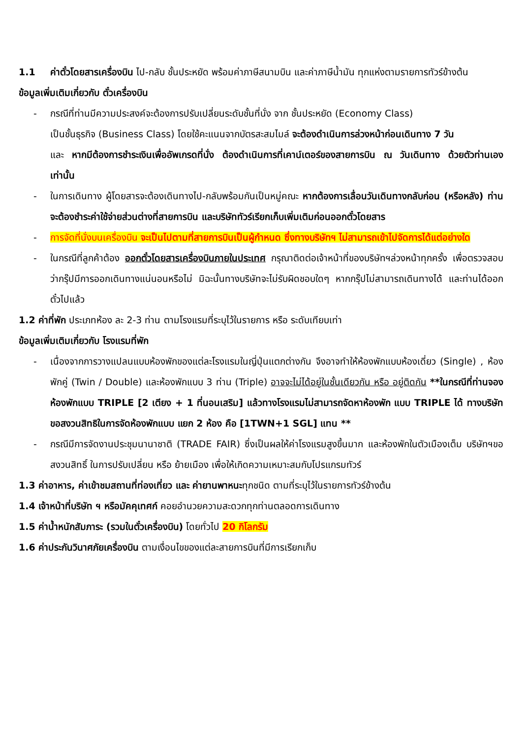1.1 ค่าตั๋วโดยสารเครื่องบิน ไป-กลับ ชั้นประหยัด พร้อมค่าภาษีสนามบิน และค่าภาษีน้ำมัน ทุกแห่งตามรายการทัวร์ข้างต้น
ข้อมูลเพิ่มเติมเกี่ยวกับ ตั๋วเครื่องบิน
- กรณีที่ท่านมีความประสงค์จะต้องการปรับเปลี่ยนระดับชั้นที่นั่ง จาก ชั้นประหยัด (Economy Class)
เป็นชั้นธุรกิจ (Business Class) โดยใช้คะแนนจากบัตรสะสมไมล์ จะต้องดำเนินการล่วงหน้าก่อนเดินทาง 7 วัน
และ หากมีต้องการชำระเงินเพื่ออัพเกรดที่นั่ง ต้องดำเนินการที่เคาน์เตอร์ของสายการบิน ณ วันเดินทาง ด้วยตัวท่านเอง เท่านั้น
- ในการเดินทาง ผู้โดยสารจะต้องเดินทางไป-กลับพร้อมกันเป็นหมู่คณะ หากต้องการเลื่อนวันเดินทางกลับก่อน (หรือหลัง) ท่านจะต้องชำระค่าใช้จ่ายส่วนต่างที่สายการบิน และบริษัททัวร์เรียกเก็บเพิ่มเติมก่อนออกตั๋วโดยสาร
- การจัดที่นั่งบนเครื่องบิน จะเป็นไปตามที่สายการบินเป็นผู้กำหนด ซึ่งทางบริษัทฯ ไม่สามารถเข้าไปจัดการได้แต่อย่างใด
- ในกรณีที่ลูกค้าต้อง ออกตั๋วโดยสารเครื่องบินภายในประเทศ กรุณาติดต่อเจ้าหน้าที่ของบริษัทฯล่วงหน้าทุกครั้ง เพื่อตรวจสอบว่ากรุ๊ปมีการออกเดินทางแน่นอนหรือไม่ มิฉะนั้นทางบริษัทจะไม่รับผิดชอบใดๆ หากกรุ๊ปไม่สามารถเดินทางได้ และท่านได้ออกตั๋วไปแล้ว
1.2 ค่าที่พัก ประเภทห้อง ละ 2-3 ท่าน ตามโรงแรมที่ระบุไว้ในรายการ หรือ ระดับเทียบเท่า
ข้อมูลเพิ่มเติมเกี่ยวกับ โรงแรมที่พัก
- เนื่องจากการวางแปลนแบบห้องพักของแต่ละโรงแรมในญี่ปุ่นแตกต่างกัน จึงอาจทำให้ห้องพักแบบห้องเดี่ยว (Single) , ห้องพักคู่ (Twin / Double) และห้องพักแบบ 3 ท่าน (Triple) อาจจะไม่ได้อยู่ในชั้นเดียวกัน หรือ อยู่ติดกัน **ในกรณีที่ท่านจองห้องพักแบบ TRIPLE [2 เตียง + 1 ที่นอนเสริม] แล้วทางโรงแรมไม่สามารถจัดหาห้องพัก แบบ TRIPLE ได้ ทางบริษัทขอสงวนสิทธิในการจัดห้องพักแบบ แยก 2 ห้อง คือ [1TWN+1 SGL] แทน **
- กรณีมีการจัดงานประชุมนานาชาติ (TRADE FAIR) ซึ่งเป็นผลให้ค่าโรงแรมสูงขึ้นมาก และห้องพักในตัวเมืองเต็ม บริษัทฯขอสงวนสิทธิ์ ในการปรับเปลี่ยน หรือ ย้ายเมือง เพื่อให้เกิดความเหมาะสมกับโปรแกรมทัวร์
1.3 ค่าอาหาร, ค่าเข้าชมสถานที่ท่องเที่ยว และ ค่ายานพาหนะทุกชนิด ตามที่ระบุไว้ในรายการทัวร์ข้างต้น
1.4 เจ้าหน้าที่บริษัท ฯ หรือมัคคุเทศก์ คอยอำนวยความสะดวกทุกท่านตลอดการเดินทาง
1.5 ค่าน้ำหนักสัมภาระ (รวมในตั๋วเครื่องบิน) โดยทั่วไป 20 กิโลกรัม
1.6 ค่าประกันวินาศภัยเครื่องบิน ตามเงื่อนไขของแต่ละสายการบินที่มีการเรียกเก็บ